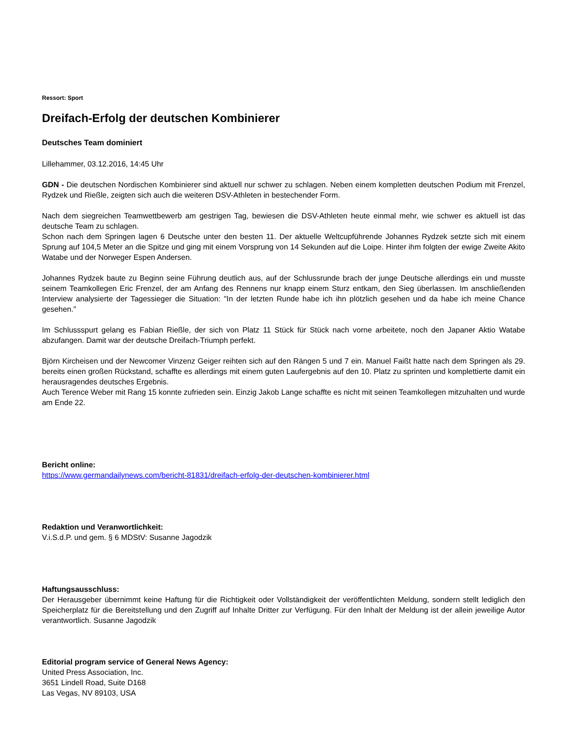Ressort: Sport
Dreifach-Erfolg der deutschen Kombinierer
Deutsches Team dominiert
Lillehammer, 03.12.2016, 14:45 Uhr
GDN - Die deutschen Nordischen Kombinierer sind aktuell nur schwer zu schlagen. Neben einem kompletten deutschen Podium mit Frenzel, Rydzek und Rießle, zeigten sich auch die weiteren DSV-Athleten in bestechender Form.
Nach dem siegreichen Teamwettbewerb am gestrigen Tag, bewiesen die DSV-Athleten heute einmal mehr, wie schwer es aktuell ist das deutsche Team zu schlagen.
Schon nach dem Springen lagen 6 Deutsche unter den besten 11. Der aktuelle Weltcupführende Johannes Rydzek setzte sich mit einem Sprung auf 104,5 Meter an die Spitze und ging mit einem Vorsprung von 14 Sekunden auf die Loipe. Hinter ihm folgten der ewige Zweite Akito Watabe und der Norweger Espen Andersen.
Johannes Rydzek baute zu Beginn seine Führung deutlich aus, auf der Schlussrunde brach der junge Deutsche allerdings ein und musste seinem Teamkollegen Eric Frenzel, der am Anfang des Rennens nur knapp einem Sturz entkam, den Sieg überlassen. Im anschließenden Interview analysierte der Tagessieger die Situation: "In der letzten Runde habe ich ihn plötzlich gesehen und da habe ich meine Chance gesehen."
Im Schlussspurt gelang es Fabian Rießle, der sich von Platz 11 Stück für Stück nach vorne arbeitete, noch den Japaner Aktio Watabe abzufangen. Damit war der deutsche Dreifach-Triumph perfekt.
Björn Kircheisen und der Newcomer Vinzenz Geiger reihten sich auf den Rängen 5 und 7 ein. Manuel Faißt hatte nach dem Springen als 29. bereits einen großen Rückstand, schaffte es allerdings mit einem guten Laufergebnis auf den 10. Platz zu sprinten und komplettierte damit ein herausragendes deutsches Ergebnis.
Auch Terence Weber mit Rang 15 konnte zufrieden sein. Einzig Jakob Lange schaffte es nicht mit seinen Teamkollegen mitzuhalten und wurde am Ende 22.
Bericht online:
https://www.germandailynews.com/bericht-81831/dreifach-erfolg-der-deutschen-kombinierer.html
Redaktion und Veranwortlichkeit:
V.i.S.d.P. und gem. § 6 MDStV: Susanne Jagodzik
Haftungsausschluss:
Der Herausgeber übernimmt keine Haftung für die Richtigkeit oder Vollständigkeit der veröffentlichten Meldung, sondern stellt lediglich den Speicherplatz für die Bereitstellung und den Zugriff auf Inhalte Dritter zur Verfügung. Für den Inhalt der Meldung ist der allein jeweilige Autor verantwortlich. Susanne Jagodzik
Editorial program service of General News Agency:
United Press Association, Inc.
3651 Lindell Road, Suite D168
Las Vegas, NV 89103, USA